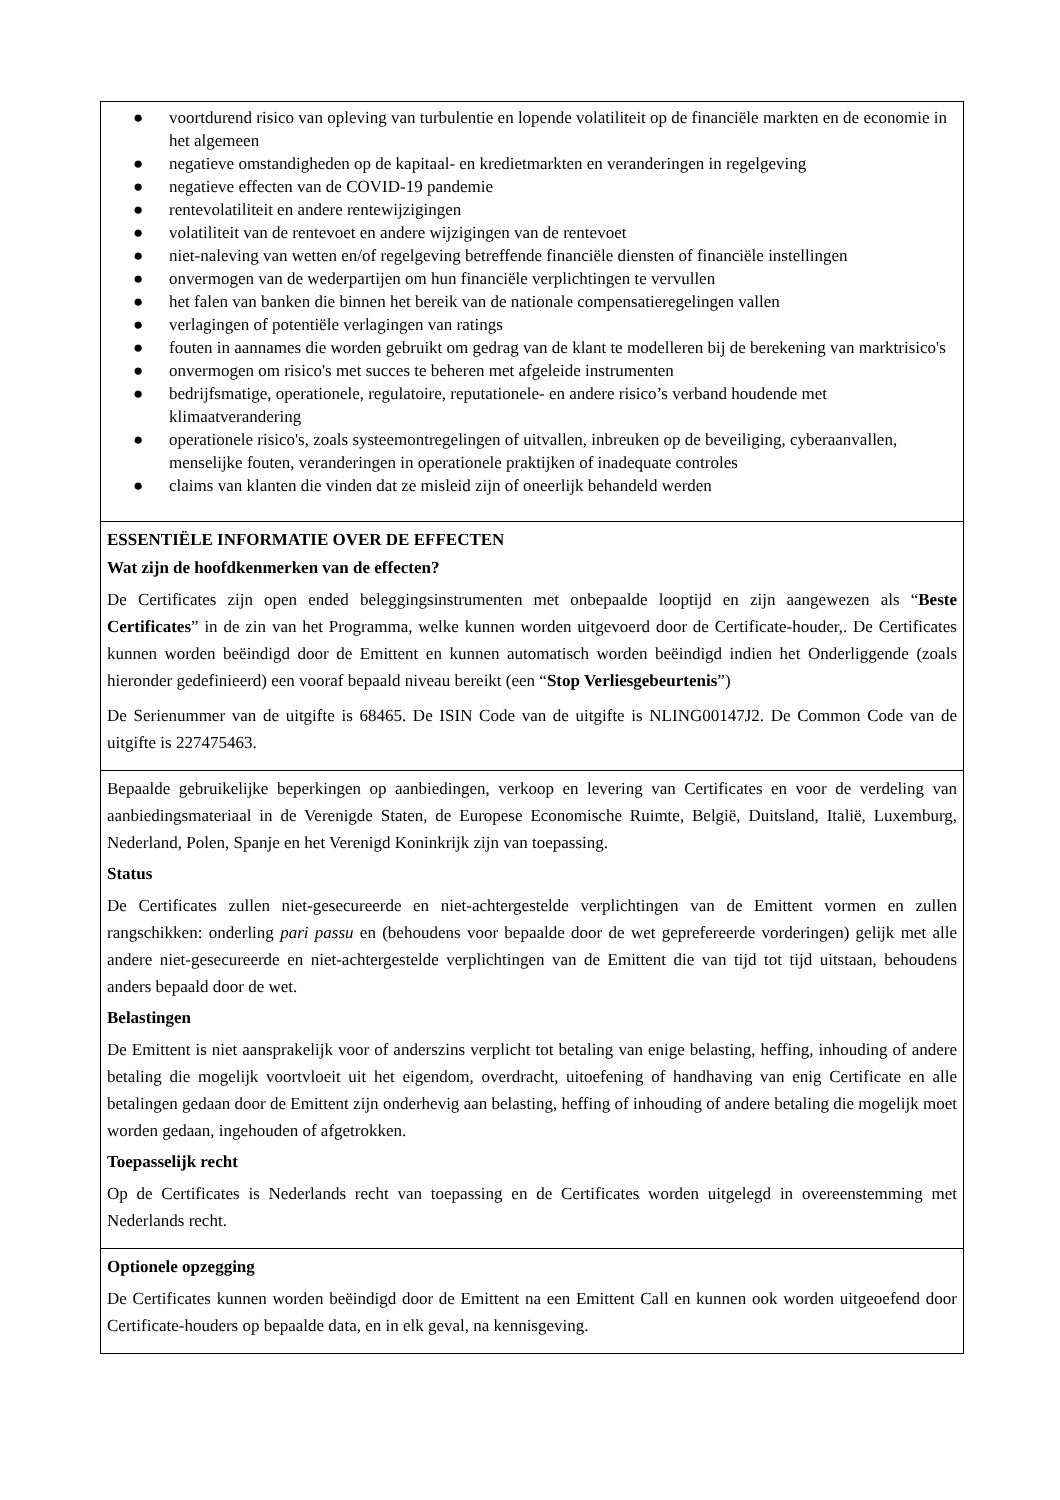● voortdurend risico van opleving van turbulentie en lopende volatiliteit op de financiële markten en de economie in het algemeen
● negatieve omstandigheden op de kapitaal- en kredietmarkten en veranderingen in regelgeving
● negatieve effecten van de COVID-19 pandemie
● rentevolatiliteit en andere rentewijzigingen
● volatiliteit van de rentevoet en andere wijzigingen van de rentevoet
● niet-naleving van wetten en/of regelgeving betreffende financiële diensten of financiële instellingen
● onvermogen van de wederpartijen om hun financiële verplichtingen te vervullen
● het falen van banken die binnen het bereik van de nationale compensatieregelingen vallen
● verlagingen of potentiële verlagingen van ratings
● fouten in aannames die worden gebruikt om gedrag van de klant te modelleren bij de berekening van marktrisico's
● onvermogen om risico's met succes te beheren met afgeleide instrumenten
● bedrijfsmatige, operationele, regulatoire, reputationele- en andere risico’s verband houdende met klimaatverandering
● operationele risico's, zoals systeemontregelingen of uitvallen, inbreuken op de beveiliging, cyberaanvallen, menselijke fouten, veranderingen in operationele praktijken of inadequate controles
● claims van klanten die vinden dat ze misleid zijn of oneerlijk behandeld werden
ESSENTIËLE INFORMATIE OVER DE EFFECTEN
Wat zijn de hoofdkenmerken van de effecten?
De Certificates zijn open ended beleggingsinstrumenten met onbepaalde looptijd en zijn aangewezen als “Beste Certificates” in de zin van het Programma, welke kunnen worden uitgevoerd door de Certificate-houder,. De Certificates kunnen worden beëindigd door de Emittent en kunnen automatisch worden beëindigd indien het Onderliggende (zoals hieronder gedefinieerd) een vooraf bepaald niveau bereikt (een “Stop Verliesgebeurtenis”)
De Serienummer van de uitgifte is 68465. De ISIN Code van de uitgifte is NLING00147J2. De Common Code van de uitgifte is 227475463.
Bepaalde gebruikelijke beperkingen op aanbiedingen, verkoop en levering van Certificates en voor de verdeling van aanbiedingsmateriaal in de Verenigde Staten, de Europese Economische Ruimte, België, Duitsland, Italië, Luxemburg, Nederland, Polen, Spanje en het Verenigd Koninkrijk zijn van toepassing.
Status
De Certificates zullen niet-gesecureerde en niet-achtergestelde verplichtingen van de Emittent vormen en zullen rangschikken: onderling pari passu en (behoudens voor bepaalde door de wet geprefereerde vorderingen) gelijk met alle andere niet-gesecureerde en niet-achtergestelde verplichtingen van de Emittent die van tijd tot tijd uitstaan, behoudens anders bepaald door de wet.
Belastingen
De Emittent is niet aansprakelijk voor of anderszins verplicht tot betaling van enige belasting, heffing, inhouding of andere betaling die mogelijk voortvloeit uit het eigendom, overdracht, uitoefening of handhaving van enig Certificate en alle betalingen gedaan door de Emittent zijn onderhevig aan belasting, heffing of inhouding of andere betaling die mogelijk moet worden gedaan, ingehouden of afgetrokken.
Toepasselijk recht
Op de Certificates is Nederlands recht van toepassing en de Certificates worden uitgelegd in overeenstemming met Nederlands recht.
Optionele opzegging
De Certificates kunnen worden beëindigd door de Emittent na een Emittent Call en kunnen ook worden uitgeoefend door Certificate-houders op bepaalde data, en in elk geval, na kennisgeving.